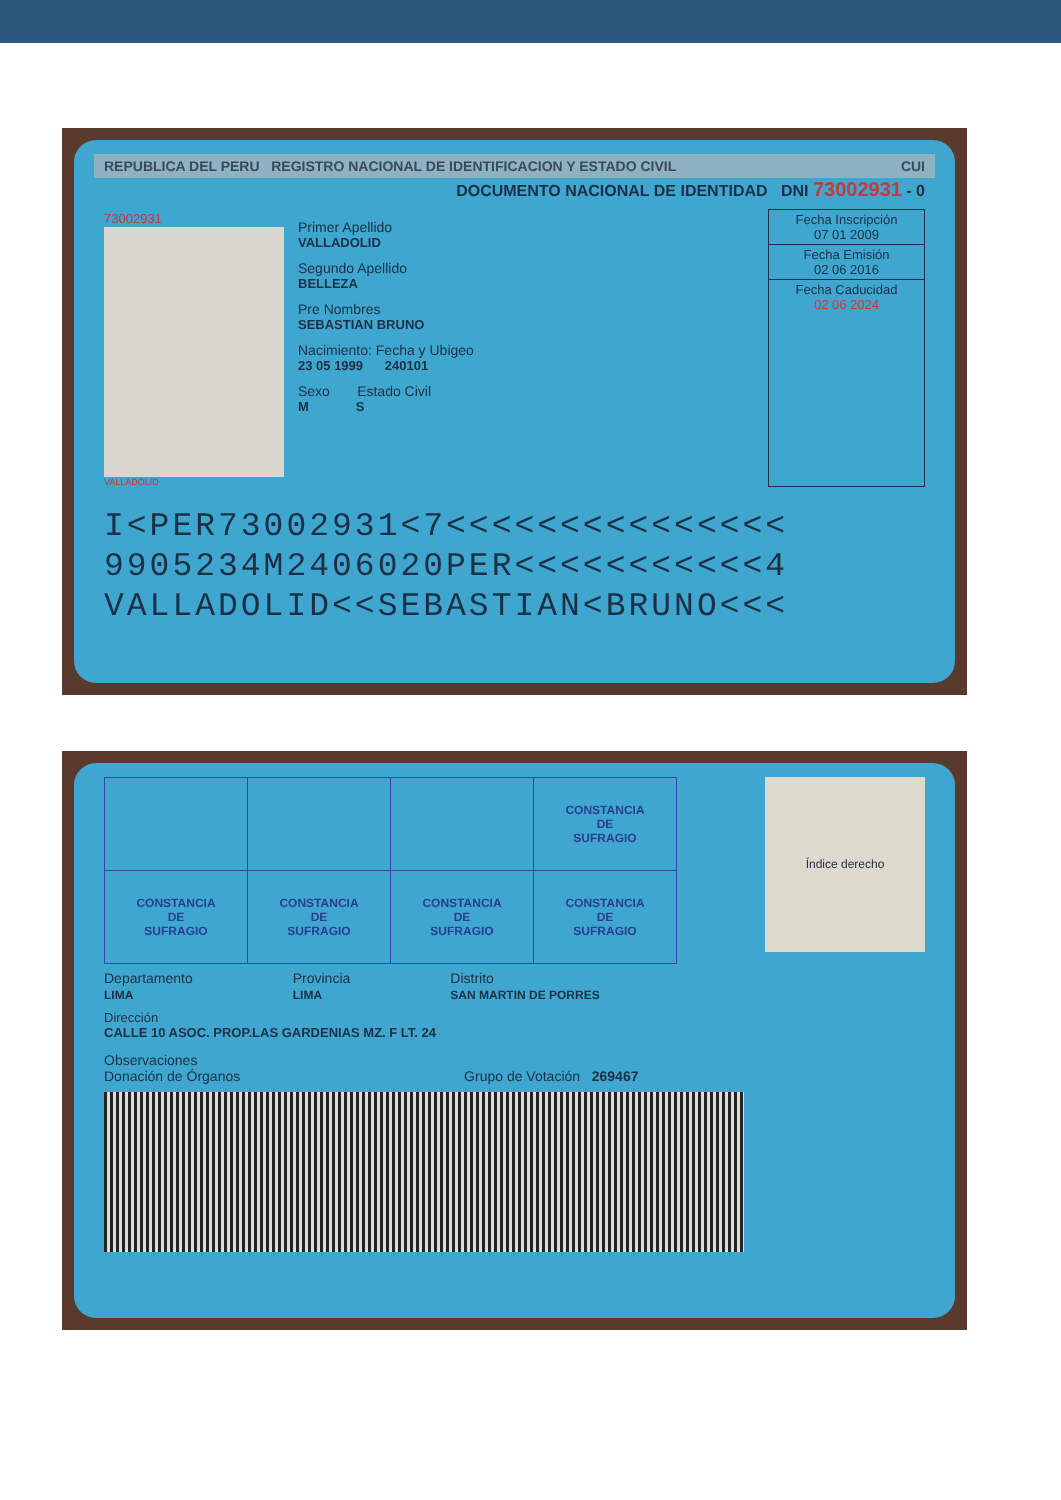REPUBLICA DEL PERU REGISTRO NACIONAL DE IDENTIFICACION Y ESTADO CIVIL CUI
DOCUMENTO NACIONAL DE IDENTIDAD DNI 73002931 - 0
73002931
VALLADOLID
Primer Apellido
VALLADOLID
Segundo Apellido
BELLEZA
Pre Nombres
SEBASTIAN BRUNO
Nacimiento: Fecha y Ubigeo
23 05 1999 240101
Sexo Estado Civil
M S
Fecha Inscripción
07 01 2009
Fecha Emisión
02 06 2016
Fecha Caducidad
02 06 2024
I<PER73002931<7<<<<<<<<<<<<<<<
9905234M2406020PER<<<<<<<<<<<4
VALLADOLID<<SEBASTIAN<BRUNO<<<
| | | | CONSTANCIA DE SUFRAGIO |
| CONSTANCIA DE SUFRAGIO | CONSTANCIA DE SUFRAGIO | CONSTANCIA DE SUFRAGIO | CONSTANCIA DE SUFRAGIO |
Índice derecho
Departamento
LIMA
Provincia
LIMA
Distrito
SAN MARTIN DE PORRES
Dirección
CALLE 10 ASOC. PROP.LAS GARDENIAS MZ. F LT. 24
Observaciones
Donación de Órganos Grupo de Votación 269467